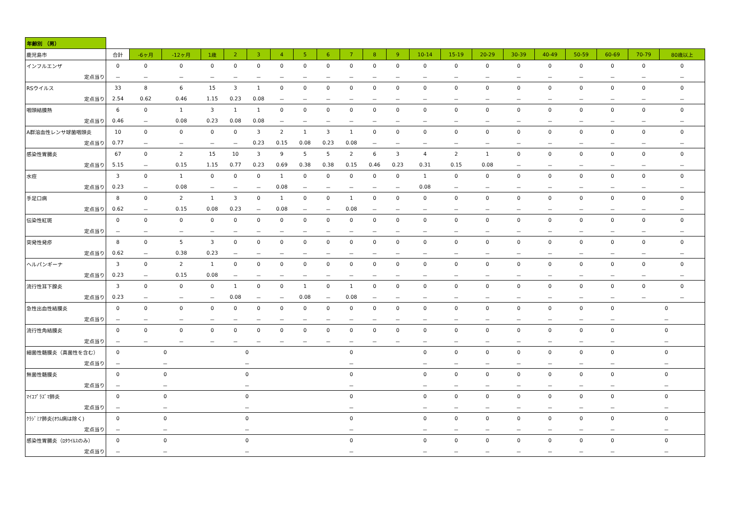| 年齢別 （男） | | | | | | | | | | | | | | | | | | | | | |
| 鹿児島市 | 合計 | -6ヶ月 | -12ヶ月 | 1歳 | 2 | 3 | 4 | 5 | 6 | 7 | 8 | 9 | 10-14 | 15-19 | 20-29 | 30-39 | 40-49 | 50-59 | 60-69 | 70-79 | 80歳以上 |
| インフルエンザ | 0 | 0 | 0 | 0 | 0 | 0 | 0 | 0 | 0 | 0 | 0 | 0 | 0 | 0 | 0 | 0 | 0 | 0 | 0 | 0 | 0 |
| 定点当り | － | － | － | － | － | － | － | － | － | － | － | － | － | － | － | － | － | － | － | － | － |
| RSウイルス | 33 | 8 | 6 | 15 | 3 | 1 | 0 | 0 | 0 | 0 | 0 | 0 | 0 | 0 | 0 | 0 | 0 | 0 | 0 | 0 | 0 |
| 定点当り | 2.54 | 0.62 | 0.46 | 1.15 | 0.23 | 0.08 | － | － | － | － | － | － | － | － | － | － | － | － | － | － | － |
| 咽頭結膜熱 | 6 | 0 | 1 | 3 | 1 | 1 | 0 | 0 | 0 | 0 | 0 | 0 | 0 | 0 | 0 | 0 | 0 | 0 | 0 | 0 | 0 |
| 定点当り | 0.46 | － | 0.08 | 0.23 | 0.08 | 0.08 | － | － | － | － | － | － | － | － | － | － | － | － | － | － | － |
| A群溶血性レンサ球菌咽頭炎 | 10 | 0 | 0 | 0 | 0 | 3 | 2 | 1 | 3 | 1 | 0 | 0 | 0 | 0 | 0 | 0 | 0 | 0 | 0 | 0 | 0 |
| 定点当り | 0.77 | － | － | － | － | 0.23 | 0.15 | 0.08 | 0.23 | 0.08 | － | － | － | － | － | － | － | － | － | － | － |
| 感染性胃腸炎 | 67 | 0 | 2 | 15 | 10 | 3 | 9 | 5 | 5 | 2 | 6 | 3 | 4 | 2 | 1 | 0 | 0 | 0 | 0 | 0 | 0 |
| 定点当り | 5.15 | － | 0.15 | 1.15 | 0.77 | 0.23 | 0.69 | 0.38 | 0.38 | 0.15 | 0.46 | 0.23 | 0.31 | 0.15 | 0.08 | － | － | － | － | － | － |
| 水痘 | 3 | 0 | 1 | 0 | 0 | 0 | 1 | 0 | 0 | 0 | 0 | 0 | 1 | 0 | 0 | 0 | 0 | 0 | 0 | 0 | 0 |
| 定点当り | 0.23 | － | 0.08 | － | － | － | 0.08 | － | － | － | － | － | 0.08 | － | － | － | － | － | － | － | － |
| 手足口病 | 8 | 0 | 2 | 1 | 3 | 0 | 1 | 0 | 0 | 1 | 0 | 0 | 0 | 0 | 0 | 0 | 0 | 0 | 0 | 0 | 0 |
| 定点当り | 0.62 | － | 0.15 | 0.08 | 0.23 | － | 0.08 | － | － | 0.08 | － | － | － | － | － | － | － | － | － | － | － |
| 伝染性紅斑 | 0 | 0 | 0 | 0 | 0 | 0 | 0 | 0 | 0 | 0 | 0 | 0 | 0 | 0 | 0 | 0 | 0 | 0 | 0 | 0 | 0 |
| 定点当り | － | － | － | － | － | － | － | － | － | － | － | － | － | － | － | － | － | － | － | － | － |
| 突発性発疹 | 8 | 0 | 5 | 3 | 0 | 0 | 0 | 0 | 0 | 0 | 0 | 0 | 0 | 0 | 0 | 0 | 0 | 0 | 0 | 0 | 0 |
| 定点当り | 0.62 | － | 0.38 | 0.23 | － | － | － | － | － | － | － | － | － | － | － | － | － | － | － | － | － |
| ヘルパンギーナ | 3 | 0 | 2 | 1 | 0 | 0 | 0 | 0 | 0 | 0 | 0 | 0 | 0 | 0 | 0 | 0 | 0 | 0 | 0 | 0 | 0 |
| 定点当り | 0.23 | － | 0.15 | 0.08 | － | － | － | － | － | － | － | － | － | － | － | － | － | － | － | － | － |
| 流行性耳下腺炎 | 3 | 0 | 0 | 0 | 1 | 0 | 0 | 1 | 0 | 1 | 0 | 0 | 0 | 0 | 0 | 0 | 0 | 0 | 0 | 0 | 0 |
| 定点当り | 0.23 | － | － | － | 0.08 | － | － | 0.08 | － | 0.08 | － | － | － | － | － | － | － | － | － | － | － |
| 急性出血性結膜炎 | 0 | 0 | 0 | 0 | 0 | 0 | 0 | 0 | 0 | 0 | 0 | 0 | 0 | 0 | 0 | 0 | 0 | 0 | 0 | 0 | |
| 定点当り | － | － | － | － | － | － | － | － | － | － | － | － | － | － | － | － | － | － | － | － | |
| 流行性角結膜炎 | 0 | 0 | 0 | 0 | 0 | 0 | 0 | 0 | 0 | 0 | 0 | 0 | 0 | 0 | 0 | 0 | 0 | 0 | 0 | 0 | |
| 定点当り | － | － | － | － | － | － | － | － | － | － | － | － | － | － | － | － | － | － | － | － | |
| 細菌性髄膜炎（真菌性を含む） | 0 | 0 | | 0 | | | | 0 | | | | | 0 | 0 | 0 | 0 | 0 | 0 | 0 | 0 | |
| 定点当り | － | － | | － | | | | － | | | | | － | － | － | － | － | － | － | － | |
| 無菌性髄膜炎 | 0 | 0 | | 0 | | | | 0 | | | | | 0 | 0 | 0 | 0 | 0 | 0 | 0 | 0 | |
| 定点当り | － | － | | － | | | | － | | | | | － | － | － | － | － | － | － | － | |
| ﾏｲｺﾌﾟﾗｽﾞﾏ肺炎 | 0 | 0 | | 0 | | | | 0 | | | | | 0 | 0 | 0 | 0 | 0 | 0 | 0 | 0 | |
| 定点当り | － | － | | － | | | | － | | | | | － | － | － | － | － | － | － | － | |
| ｸﾗｼﾞﾐｱ肺炎(ｵｳﾑ病は除く) | 0 | 0 | | 0 | | | | 0 | | | | | 0 | 0 | 0 | 0 | 0 | 0 | 0 | 0 | |
| 定点当り | － | － | | － | | | | － | | | | | － | － | － | － | － | － | － | － | |
| 感染性胃腸炎（ﾛﾀｳｲﾙｽのみ） | 0 | 0 | | 0 | | | | 0 | | | | | 0 | 0 | 0 | 0 | 0 | 0 | 0 | 0 | |
| 定点当り | － | － | | － | | | | － | | | | | － | － | － | － | － | － | － | － | |